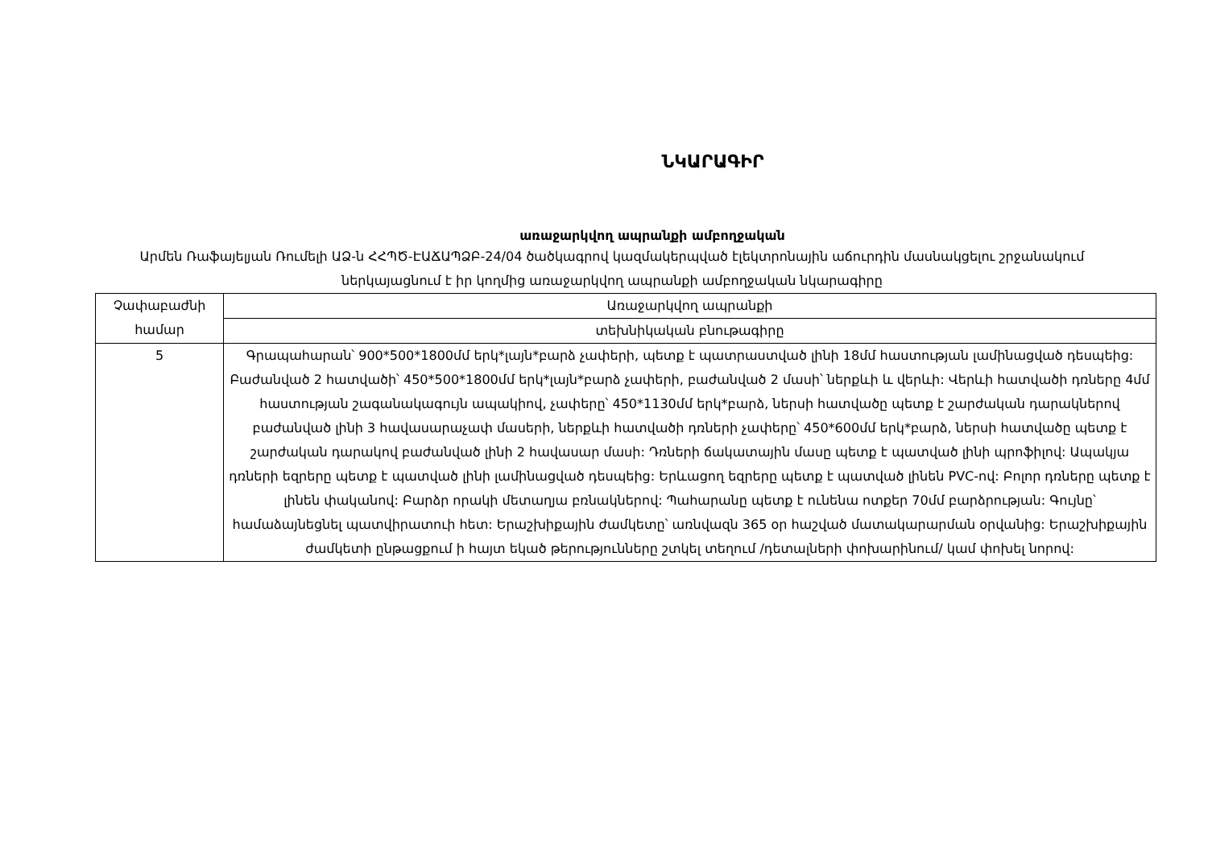ՆԿԱՐԱԳԻՐ
առաջարկվող ապրանքի ամբողջական
Արմեն Ռաֆայելյան Ռումելի ԱՁ-ն ՀՀՊԾ-ԷԱՃԱՊՁԲ-24/04 ծածկագրով կազմակերպված էլեկտրոնային աճուրդին մասնակցելու շրջանակում ներկայացնում է իր կողմից առաջարկվող ապրանքի ամբողջական նկարագիրը
| Չափաբաժնի համար | Առաջարկվող ապրանքի |
| | տեխնիկական բնութագիրը |
| 5 | Գրապահարան՝ 900*500*1800մմ երկ*լայն*բարձ չափերի, պետք է պատրաստված լինի 18մմ հաստության լամինացված դեսպեից: Բաժանված 2 հատվածի՝ 450*500*1800մմ երկ*լայն*բարձ չափերի, բաժանված 2 մասի՝ ներքևի և վերևի: Վերևի հատվածի դռները 4մմ հաստության շագանակագույն ապակիով, չափերը՝ 450*1130մմ երկ*բարձ, ներսի հատվածը պետք է շարժական դարակներով բաժանված լինի 3 հավասարաչափ մասերի, ներքևի հատվածի դռների չափերը՝ 450*600մմ երկ*բարձ, ներսի հատվածը պետք է շարժական դարակով բաժանված լինի 2 հավասար մասի: Դռների ճակատային մասը պետք է պատված լինի պրոֆիլով: Ապակյա դռների եզրերը պետք է պատված լինի լամինացված դեսպեից: Երևացող եզրերը պետք է պատված լինեն PVC-ով: Բոլոր դռները պետք է լինեն փականով: Բարձր որակի մետաղյա բռնակներով: Պահարանը պետք է ունենա ոտքեր 70մմ բարձրության: Գույնը՝ համաձայնեցնել պատվիրատուի հետ: Երաշխիքային ժամկետը՝ առնվազն 365 օր հաշված մատակարարման օրվանից: Երաշխիքային ժամկետի ընթացքում ի հայտ եկած թերությունները շտկել տեղում /դետալների փոխարինում/ կամ փոխել նորով: |